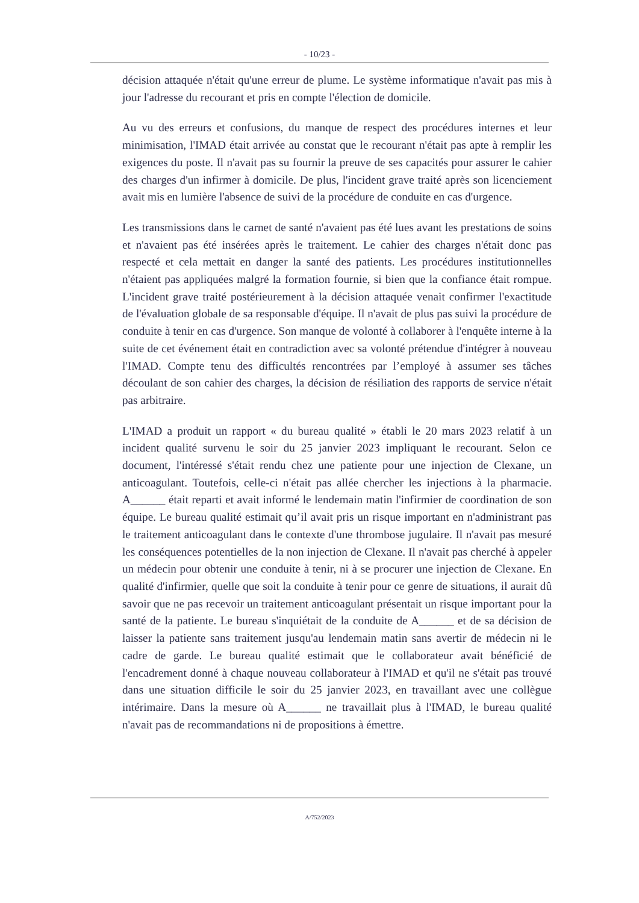- 10/23 -
décision attaquée n'était qu'une erreur de plume. Le système informatique n'avait pas mis à jour l'adresse du recourant et pris en compte l'élection de domicile.
Au vu des erreurs et confusions, du manque de respect des procédures internes et leur minimisation, l'IMAD était arrivée au constat que le recourant n'était pas apte à remplir les exigences du poste. Il n'avait pas su fournir la preuve de ses capacités pour assurer le cahier des charges d'un infirmer à domicile. De plus, l'incident grave traité après son licenciement avait mis en lumière l'absence de suivi de la procédure de conduite en cas d'urgence.
Les transmissions dans le carnet de santé n'avaient pas été lues avant les prestations de soins et n'avaient pas été insérées après le traitement. Le cahier des charges n'était donc pas respecté et cela mettait en danger la santé des patients. Les procédures institutionnelles n'étaient pas appliquées malgré la formation fournie, si bien que la confiance était rompue. L'incident grave traité postérieurement à la décision attaquée venait confirmer l'exactitude de l'évaluation globale de sa responsable d'équipe. Il n'avait de plus pas suivi la procédure de conduite à tenir en cas d'urgence. Son manque de volonté à collaborer à l'enquête interne à la suite de cet événement était en contradiction avec sa volonté prétendue d'intégrer à nouveau l'IMAD. Compte tenu des difficultés rencontrées par l’employé à assumer ses tâches découlant de son cahier des charges, la décision de résiliation des rapports de service n'était pas arbitraire.
L'IMAD a produit un rapport « du bureau qualité » établi le 20 mars 2023 relatif à un incident qualité survenu le soir du 25 janvier 2023 impliquant le recourant. Selon ce document, l'intéressé s'était rendu chez une patiente pour une injection de Clexane, un anticoagulant. Toutefois, celle-ci n'était pas allée chercher les injections à la pharmacie. A______ était reparti et avait informé le lendemain matin l'infirmier de coordination de son équipe. Le bureau qualité estimait qu’il avait pris un risque important en n'administrant pas le traitement anticoagulant dans le contexte d'une thrombose jugulaire. Il n'avait pas mesuré les conséquences potentielles de la non injection de Clexane. Il n'avait pas cherché à appeler un médecin pour obtenir une conduite à tenir, ni à se procurer une injection de Clexane. En qualité d'infirmier, quelle que soit la conduite à tenir pour ce genre de situations, il aurait dû savoir que ne pas recevoir un traitement anticoagulant présentait un risque important pour la santé de la patiente. Le bureau s'inquiétait de la conduite de A______ et de sa décision de laisser la patiente sans traitement jusqu'au lendemain matin sans avertir de médecin ni le cadre de garde. Le bureau qualité estimait que le collaborateur avait bénéficié de l'encadrement donné à chaque nouveau collaborateur à l'IMAD et qu'il ne s'était pas trouvé dans une situation difficile le soir du 25 janvier 2023, en travaillant avec une collègue intérimaire. Dans la mesure où A______ ne travaillait plus à l'IMAD, le bureau qualité n'avait pas de recommandations ni de propositions à émettre.
A/752/2023